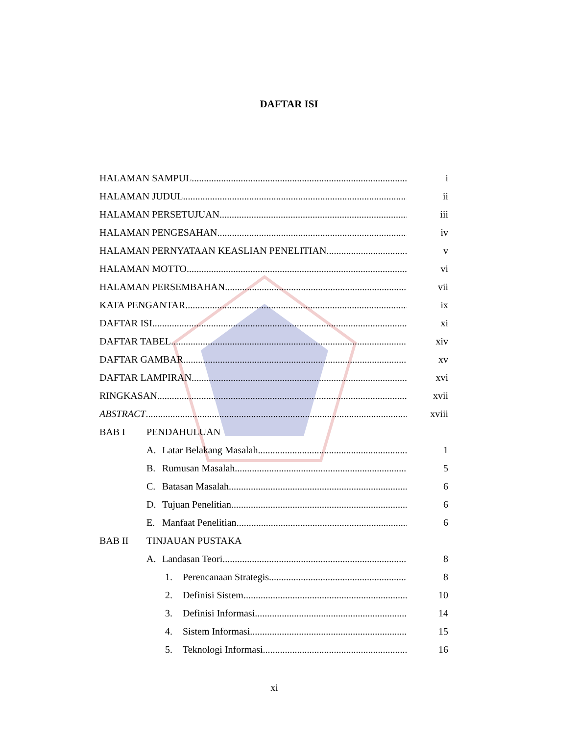DAFTAR ISI
HALAMAN SAMPUL i
HALAMAN JUDUL ii
HALAMAN PERSETUJUAN iii
HALAMAN PENGESAHAN iv
HALAMAN PERNYATAAN KEASLIAN PENELITIAN v
HALAMAN MOTTO vi
HALAMAN PERSEMBAHAN vii
KATA PENGANTAR ix
DAFTAR ISI xi
DAFTAR TABEL xiv
DAFTAR GAMBAR xv
DAFTAR LAMPIRAN xvi
RINGKASAN xvii
ABSTRACT xviii
BAB I PENDAHULUAN
A. Latar Belakang Masalah 1
B. Rumusan Masalah 5
C. Batasan Masalah 6
D. Tujuan Penelitian 6
E. Manfaat Penelitian 6
BAB II TINJAUAN PUSTAKA
A. Landasan Teori 8
1. Perencanaan Strategis 8
2. Definisi Sistem 10
3. Definisi Informasi 14
4. Sistem Informasi 15
5. Teknologi Informasi 16
xi